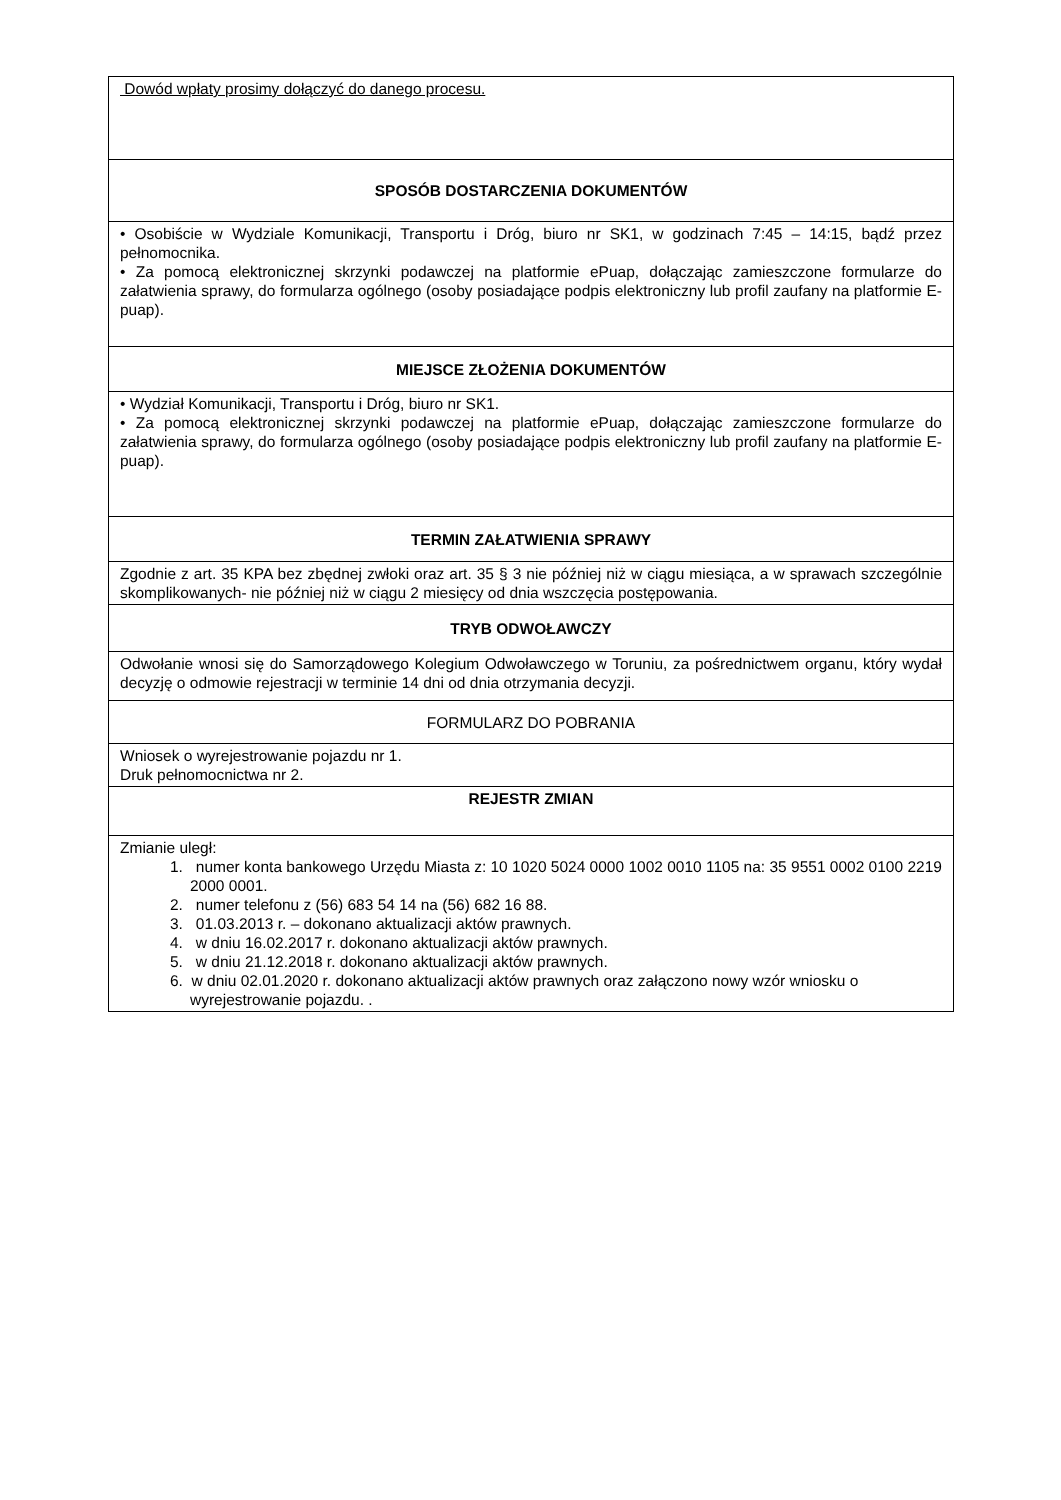| Dowód wpłaty prosimy dołączyć do danego procesu. |
| SPOSÓB DOSTARCZENIA DOKUMENTÓW |
| • Osobiście w Wydziale Komunikacji, Transportu i Dróg, biuro nr SK1, w godzinach 7:45 – 14:15, bądź przez pełnomocnika. • Za pomocą elektronicznej skrzynki podawczej na platformie ePuap, dołączając zamieszczone formularze do załatwienia sprawy, do formularza ogólnego (osoby posiadające podpis elektroniczny lub profil zaufany na platformie E-puap). |
| MIEJSCE ZŁOŻENIA DOKUMENTÓW |
| • Wydział Komunikacji, Transportu i Dróg, biuro nr SK1. • Za pomocą elektronicznej skrzynki podawczej na platformie ePuap, dołączając zamieszczone formularze do załatwienia sprawy, do formularza ogólnego (osoby posiadające podpis elektroniczny lub profil zaufany na platformie E-puap). |
| TERMIN ZAŁATWIENIA SPRAWY |
| Zgodnie z art. 35 KPA bez zbędnej zwłoki oraz art. 35 § 3 nie później niż w ciągu miesiąca, a w sprawach szczególnie skomplikowanych- nie później niż w ciągu 2 miesięcy od dnia wszczęcia postępowania. |
| TRYB ODWOŁAWCZY |
| Odwołanie wnosi się do Samorządowego Kolegium Odwoławczego w Toruniu, za pośrednictwem organu, który wydał decyzję o odmowie rejestracji w terminie 14 dni od dnia otrzymania decyzji. |
| FORMULARZ DO POBRANIA |
| Wniosek o wyrejestrowanie pojazdu nr 1. Druk pełnomocnictwa nr 2. |
| REJESTR ZMIAN |
| Zmianie uległ: 1. numer konta bankowego Urzędu Miasta z: 10 1020 5024 0000 1002 0010 1105 na: 35 9551 0002 0100 2219 2000 0001. 2. numer telefonu z (56) 683 54 14 na (56) 682 16 88. 3. 01.03.2013 r. – dokonano aktualizacji aktów prawnych. 4. w dniu 16.02.2017 r. dokonano aktualizacji aktów prawnych. 5. w dniu 21.12.2018 r. dokonano aktualizacji aktów prawnych. 6. w dniu 02.01.2020 r. dokonano aktualizacji aktów prawnych oraz załączono nowy wzór wniosku o wyrejestrowanie pojazdu. . |